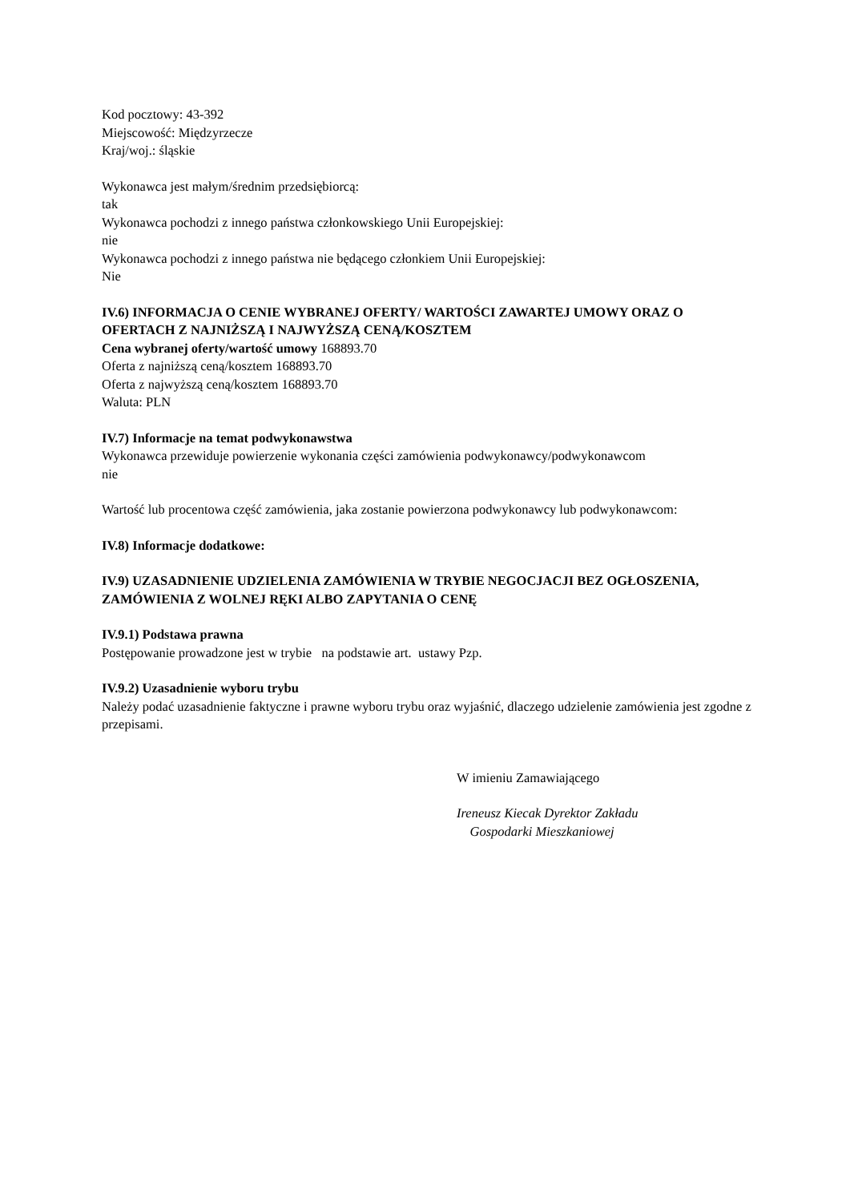Kod pocztowy: 43-392
Miejscowość: Międzyrzecze
Kraj/woj.: śląskie
Wykonawca jest małym/średnim przedsiębiorcą:
tak
Wykonawca pochodzi z innego państwa członkowskiego Unii Europejskiej:
nie
Wykonawca pochodzi z innego państwa nie będącego członkiem Unii Europejskiej:
Nie
IV.6) INFORMACJA O CENIE WYBRANEJ OFERTY/ WARTOŚCI ZAWARTEJ UMOWY ORAZ O OFERTACH Z NAJNIŻSZĄ I NAJWYŻSZĄ CENĄ/KOSZTEM
Cena wybranej oferty/wartość umowy 168893.70
Oferta z najniższą ceną/kosztem 168893.70
Oferta z najwyższą ceną/kosztem 168893.70
Waluta: PLN
IV.7) Informacje na temat podwykonawstwa
Wykonawca przewiduje powierzenie wykonania części zamówienia podwykonawcy/podwykonawcom
nie
Wartość lub procentowa część zamówienia, jaka zostanie powierzona podwykonawcy lub podwykonawcom:
IV.8) Informacje dodatkowe:
IV.9) UZASADNIENIE UDZIELENIA ZAMÓWIENIA W TRYBIE NEGOCJACJI BEZ OGŁOSZENIA, ZAMÓWIENIA Z WOLNEJ RĘKI ALBO ZAPYTANIA O CENĘ
IV.9.1) Podstawa prawna
Postępowanie prowadzone jest w trybie na podstawie art. ustawy Pzp.
IV.9.2) Uzasadnienie wyboru trybu
Należy podać uzasadnienie faktyczne i prawne wyboru trybu oraz wyjaśnić, dlaczego udzielenie zamówienia jest zgodne z przepisami.
W imieniu Zamawiającego
Ireneusz Kiecak Dyrektor Zakładu
Gospodarki Mieszkaniowej